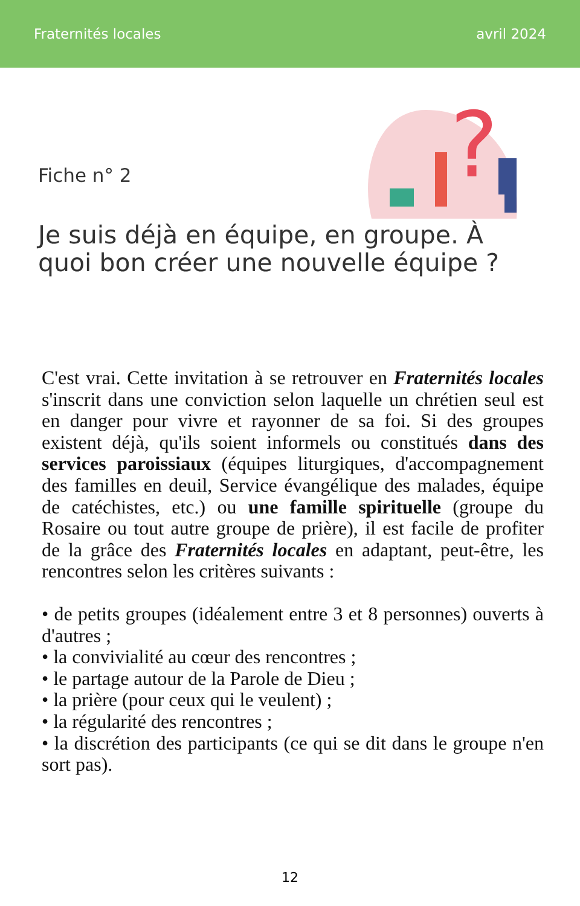Fraternités locales avril 2024
?
Fiche n° 2
Je suis déjà en équipe, en groupe. À quoi bon créer une nouvelle équipe ?
C'est vrai. Cette invitation à se retrouver en Fraternités locales s'inscrit dans une conviction selon laquelle un chrétien seul est en danger pour vivre et rayonner de sa foi. Si des groupes existent déjà, qu'ils soient informels ou constitués dans des services paroissiaux (équipes liturgiques, d'accompagnement des familles en deuil, Service évangélique des malades, équipe de catéchistes, etc.) ou une famille spirituelle (groupe du Rosaire ou tout autre groupe de prière), il est facile de profiter de la grâce des Fraternités locales en adaptant, peut-être, les rencontres selon les critères suivants :
• de petits groupes (idéalement entre 3 et 8 personnes) ouverts à d'autres ;
• la convivialité au cœur des rencontres ;
• le partage autour de la Parole de Dieu ;
• la prière (pour ceux qui le veulent) ;
• la régularité des rencontres ;
• la discrétion des participants (ce qui se dit dans le groupe n'en sort pas).
12